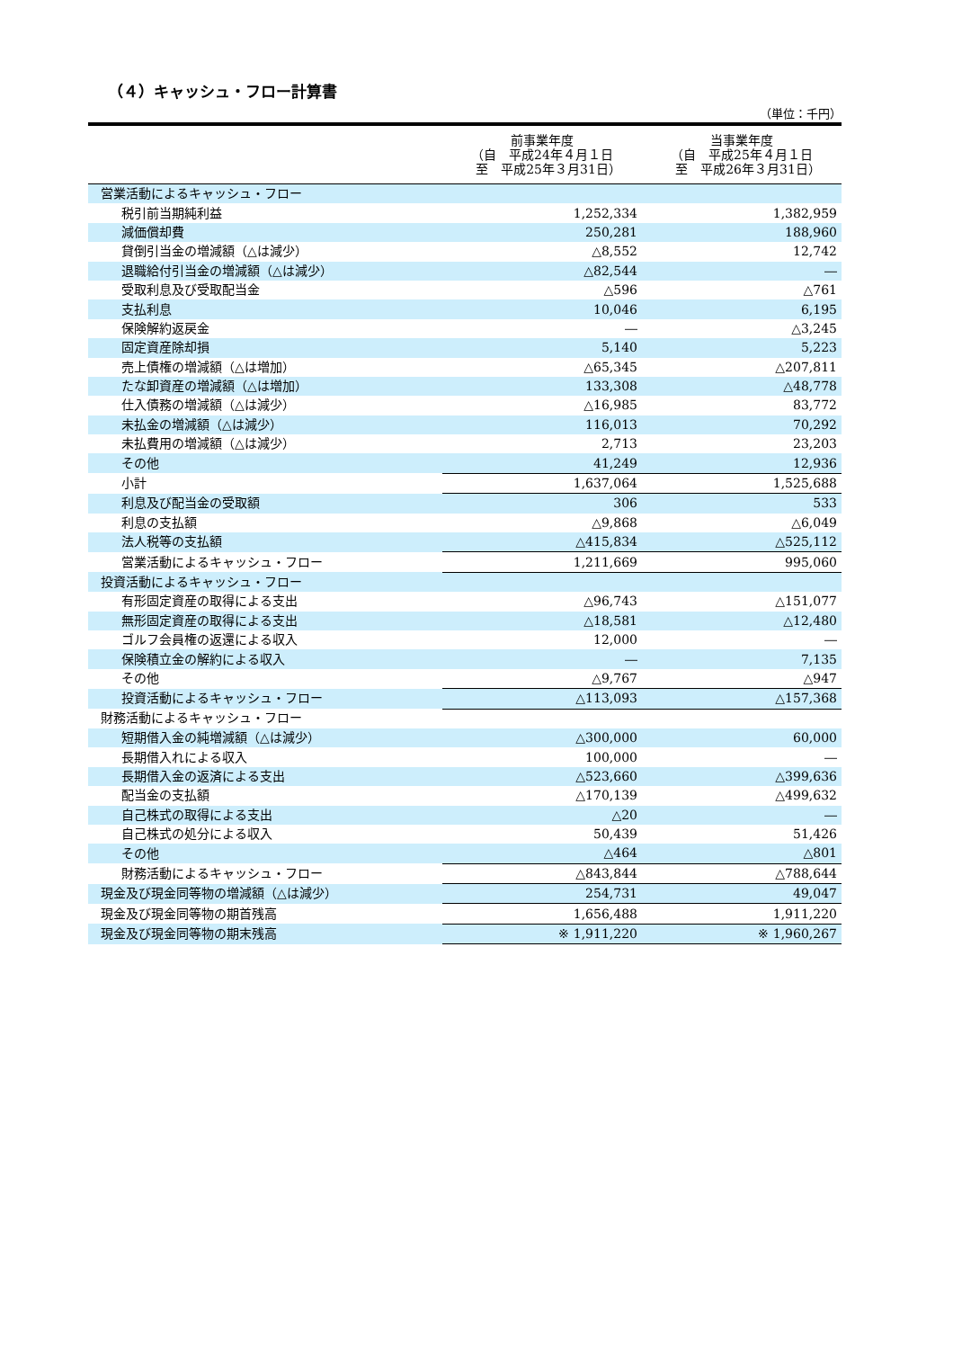（４）キャッシュ・フロー計算書
（単位：千円）
| | 前事業年度 （自 平成24年４月１日 至 平成25年３月31日） | 当事業年度 （自 平成25年４月１日 至 平成26年３月31日） |
| --- | --- | --- |
| 営業活動によるキャッシュ・フロー | | |
| 税引前当期純利益 | 1,252,334 | 1,382,959 |
| 減価償却費 | 250,281 | 188,960 |
| 貸倒引当金の増減額（△は減少） | △8,552 | 12,742 |
| 退職給付引当金の増減額（△は減少） | △82,544 | ― |
| 受取利息及び受取配当金 | △596 | △761 |
| 支払利息 | 10,046 | 6,195 |
| 保険解約返戻金 | ― | △3,245 |
| 固定資産除却損 | 5,140 | 5,223 |
| 売上債権の増減額（△は増加） | △65,345 | △207,811 |
| たな卸資産の増減額（△は増加） | 133,308 | △48,778 |
| 仕入債務の増減額（△は減少） | △16,985 | 83,772 |
| 未払金の増減額（△は減少） | 116,013 | 70,292 |
| 未払費用の増減額（△は減少） | 2,713 | 23,203 |
| その他 | 41,249 | 12,936 |
| 小計 | 1,637,064 | 1,525,688 |
| 利息及び配当金の受取額 | 306 | 533 |
| 利息の支払額 | △9,868 | △6,049 |
| 法人税等の支払額 | △415,834 | △525,112 |
| 営業活動によるキャッシュ・フロー | 1,211,669 | 995,060 |
| 投資活動によるキャッシュ・フロー | | |
| 有形固定資産の取得による支出 | △96,743 | △151,077 |
| 無形固定資産の取得による支出 | △18,581 | △12,480 |
| ゴルフ会員権の返還による収入 | 12,000 | ― |
| 保険積立金の解約による収入 | ― | 7,135 |
| その他 | △9,767 | △947 |
| 投資活動によるキャッシュ・フロー | △113,093 | △157,368 |
| 財務活動によるキャッシュ・フロー | | |
| 短期借入金の純増減額（△は減少） | △300,000 | 60,000 |
| 長期借入れによる収入 | 100,000 | ― |
| 長期借入金の返済による支出 | △523,660 | △399,636 |
| 配当金の支払額 | △170,139 | △499,632 |
| 自己株式の取得による支出 | △20 | ― |
| 自己株式の処分による収入 | 50,439 | 51,426 |
| その他 | △464 | △801 |
| 財務活動によるキャッシュ・フロー | △843,844 | △788,644 |
| 現金及び現金同等物の増減額（△は減少） | 254,731 | 49,047 |
| 現金及び現金同等物の期首残高 | 1,656,488 | 1,911,220 |
| 現金及び現金同等物の期末残高 | ※ 1,911,220 | ※ 1,960,267 |